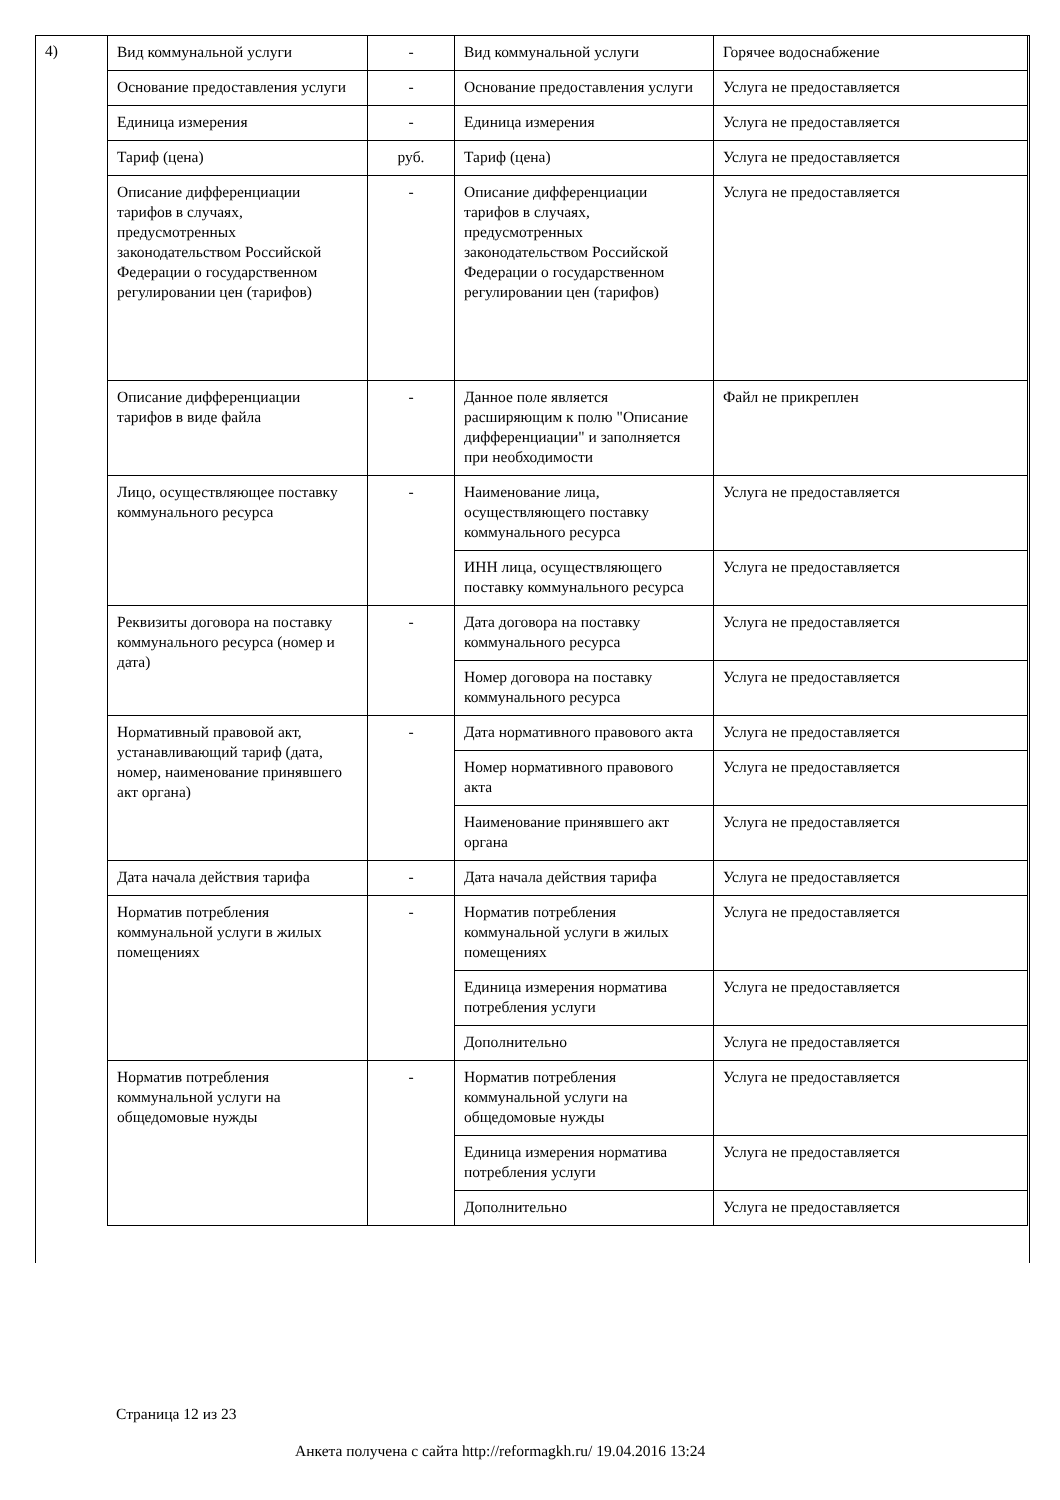4)
| Вид коммунальной услуги | - | Вид коммунальной услуги | Горячее водоснабжение |
| Основание предоставления услуги | - | Основание предоставления услуги | Услуга не предоставляется |
| Единица измерения | - | Единица измерения | Услуга не предоставляется |
| Тариф (цена) | руб. | Тариф (цена) | Услуга не предоставляется |
| Описание дифференциации тарифов в случаях, предусмотренных законодательством Российской Федерации о государственном регулировании цен (тарифов) | - | Описание дифференциации тарифов в случаях, предусмотренных законодательством Российской Федерации о государственном регулировании цен (тарифов) | Услуга не предоставляется |
| Описание дифференциации тарифов в виде файла | - | Данное поле является расширяющим к полю "Описание дифференциации" и заполняется при необходимости | Файл не прикреплен |
| Лицо, осуществляющее поставку коммунального ресурса | - | Наименование лица, осуществляющего поставку коммунального ресурса | Услуга не предоставляется |
| | | ИНН лица, осуществляющего поставку коммунального ресурса | Услуга не предоставляется |
| Реквизиты договора на поставку коммунального ресурса (номер и дата) | - | Дата договора на поставку коммунального ресурса | Услуга не предоставляется |
| | | Номер договора на поставку коммунального ресурса | Услуга не предоставляется |
| Нормативный правовой акт, устанавливающий тариф (дата, номер, наименование принявшего акт органа) | - | Дата нормативного правового акта | Услуга не предоставляется |
| | | Номер нормативного правового акта | Услуга не предоставляется |
| | | Наименование принявшего акт органа | Услуга не предоставляется |
| Дата начала действия тарифа | - | Дата начала действия тарифа | Услуга не предоставляется |
| Норматив потребления коммунальной услуги в жилых помещениях | - | Норматив потребления коммунальной услуги в жилых помещениях | Услуга не предоставляется |
| | | Единица измерения норматива потребления услуги | Услуга не предоставляется |
| | | Дополнительно | Услуга не предоставляется |
| Норматив потребления коммунальной услуги на общедомовые нужды | - | Норматив потребления коммунальной услуги на общедомовые нужды | Услуга не предоставляется |
| | | Единица измерения норматива потребления услуги | Услуга не предоставляется |
| | | Дополнительно | Услуга не предоставляется |
Страница 12 из 23
Анкета получена с сайта http://reformagkh.ru/ 19.04.2016 13:24